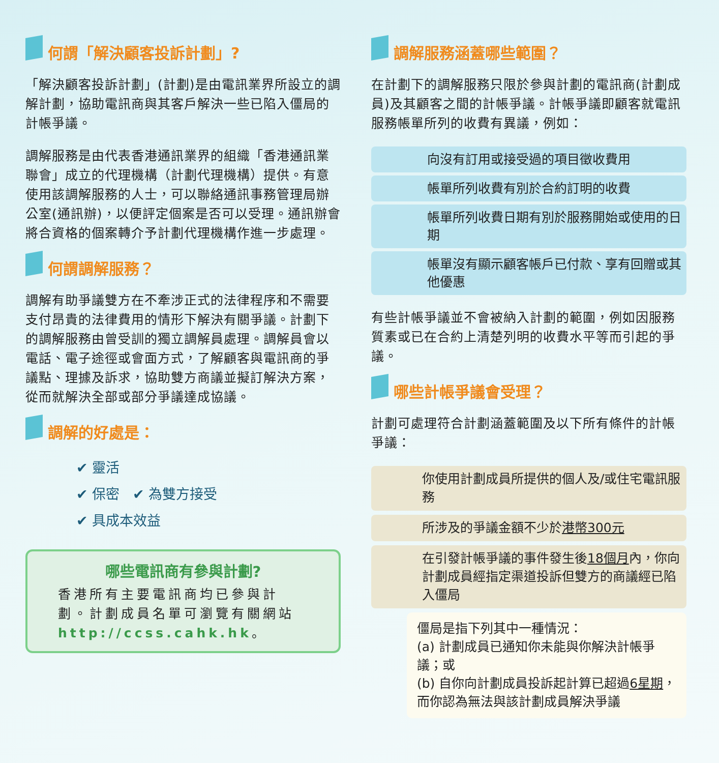何謂「解決顧客投訴計劃」?
「解決顧客投訴計劃」(計劃)是由電訊業界所設立的調解計劃，協助電訊商與其客戶解決一些已陷入僵局的計帳爭議。
調解服務是由代表香港通訊業界的組織「香港通訊業聯會」成立的代理機構（計劃代理機構）提供。有意使用該調解服務的人士，可以聯絡通訊事務管理局辦公室(通訊辦)，以便評定個案是否可以受理。通訊辦會將合資格的個案轉介予計劃代理機構作進一步處理。
何謂調解服務？
調解有助爭議雙方在不牽涉正式的法律程序和不需要支付昂貴的法律費用的情形下解決有關爭議。計劃下的調解服務由曾受訓的獨立調解員處理。調解員會以電話、電子途徑或會面方式，了解顧客與電訊商的爭議點、理據及訴求，協助雙方商議並擬訂解決方案，從而就解決全部或部分爭議達成協議。
調解的好處是：
✔ 靈活
✔ 保密 ✔ 為雙方接受
✔ 具成本效益
哪些電訊商有參與計劃?
香港所有主要電訊商均已參與計劃。計劃成員名單可瀏覽有關網站 http://ccss.cahk.hk。
調解服務涵蓋哪些範圍？
在計劃下的調解服務只限於參與計劃的電訊商(計劃成員)及其顧客之間的計帳爭議。計帳爭議即顧客就電訊服務帳單所列的收費有異議，例如：
向沒有訂用或接受過的項目徵收費用
帳單所列收費有別於合約訂明的收費
帳單所列收費日期有別於服務開始或使用的日期
帳單沒有顯示顧客帳戶已付款、享有回贈或其他優惠
有些計帳爭議並不會被納入計劃的範圍，例如因服務質素或已在合約上清楚列明的收費水平等而引起的爭議。
哪些計帳爭議會受理？
計劃可處理符合計劃涵蓋範圍及以下所有條件的計帳爭議：
你使用計劃成員所提供的個人及/或住宅電訊服務
所涉及的爭議金額不少於港幣300元
在引發計帳爭議的事件發生後18個月內，你向計劃成員經指定渠道投訴但雙方的商議經已陷入僵局
僵局是指下列其中一種情況：
(a) 計劃成員已通知你未能與你解決計帳爭議；或
(b) 自你向計劃成員投訴起計算已超過6星期，而你認為無法與該計劃成員解決爭議